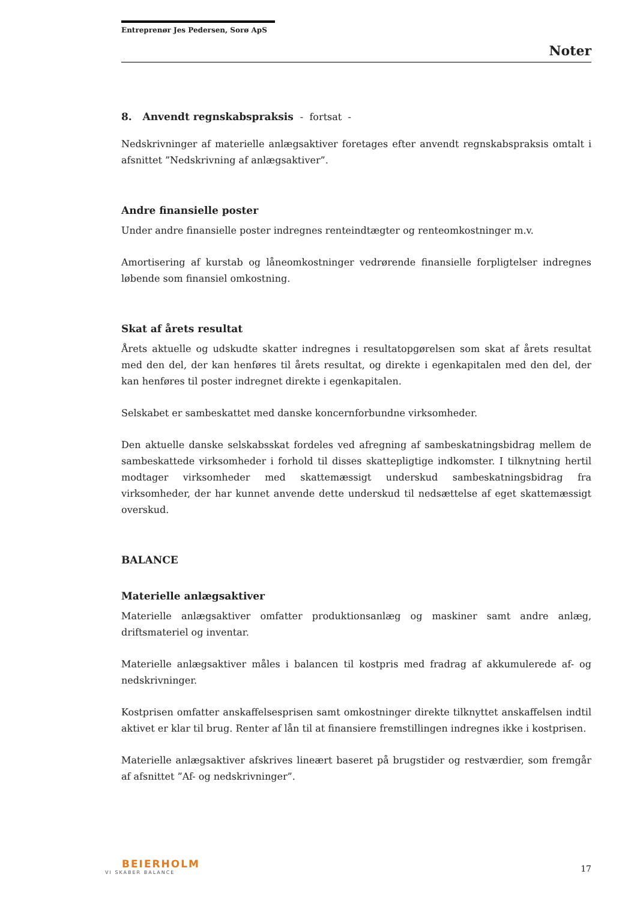Entreprenør Jes Pedersen, Sorø ApS
Noter
8. Anvendt regnskabspraksis - fortsat -
Nedskrivninger af materielle anlægsaktiver foretages efter anvendt regnskabspraksis omtalt i afsnittet ”Nedskrivning af anlægsaktiver”.
Andre finansielle poster
Under andre finansielle poster indregnes renteindtægter og renteomkostninger m.v.
Amortisering af kurstab og låneomkostninger vedrørende finansielle forpligtelser indregnes løbende som finansiel omkostning.
Skat af årets resultat
Årets aktuelle og udskudte skatter indregnes i resultatopgørelsen som skat af årets resultat med den del, der kan henføres til årets resultat, og direkte i egenkapitalen med den del, der kan henføres til poster indregnet direkte i egenkapitalen.
Selskabet er sambeskattet med danske koncernforbundne virksomheder.
Den aktuelle danske selskabsskat fordeles ved afregning af sambeskatningsbidrag mellem de sambeskattede virksomheder i forhold til disses skattepligtige indkomster. I tilknytning hertil modtager virksomheder med skattemæssigt underskud sambeskatningsbidrag fra virksomheder, der har kunnet anvende dette underskud til nedsættelse af eget skattemæssigt overskud.
BALANCE
Materielle anlægsaktiver
Materielle anlægsaktiver omfatter produktionsanlæg og maskiner samt andre anlæg, driftsmateriel og inventar.
Materielle anlægsaktiver måles i balancen til kostpris med fradrag af akkumulerede af- og nedskrivninger.
Kostprisen omfatter anskaffelsesprisen samt omkostninger direkte tilknyttet anskaffelsen indtil aktivet er klar til brug. Renter af lån til at finansiere fremstillingen indregnes ikke i kostprisen.
Materielle anlægsaktiver afskrives lineært baseret på brugstider og restværdier, som fremgår af afsnittet ”Af- og nedskrivninger”.
BEIERHOLM
VI SKABER BALANCE
17